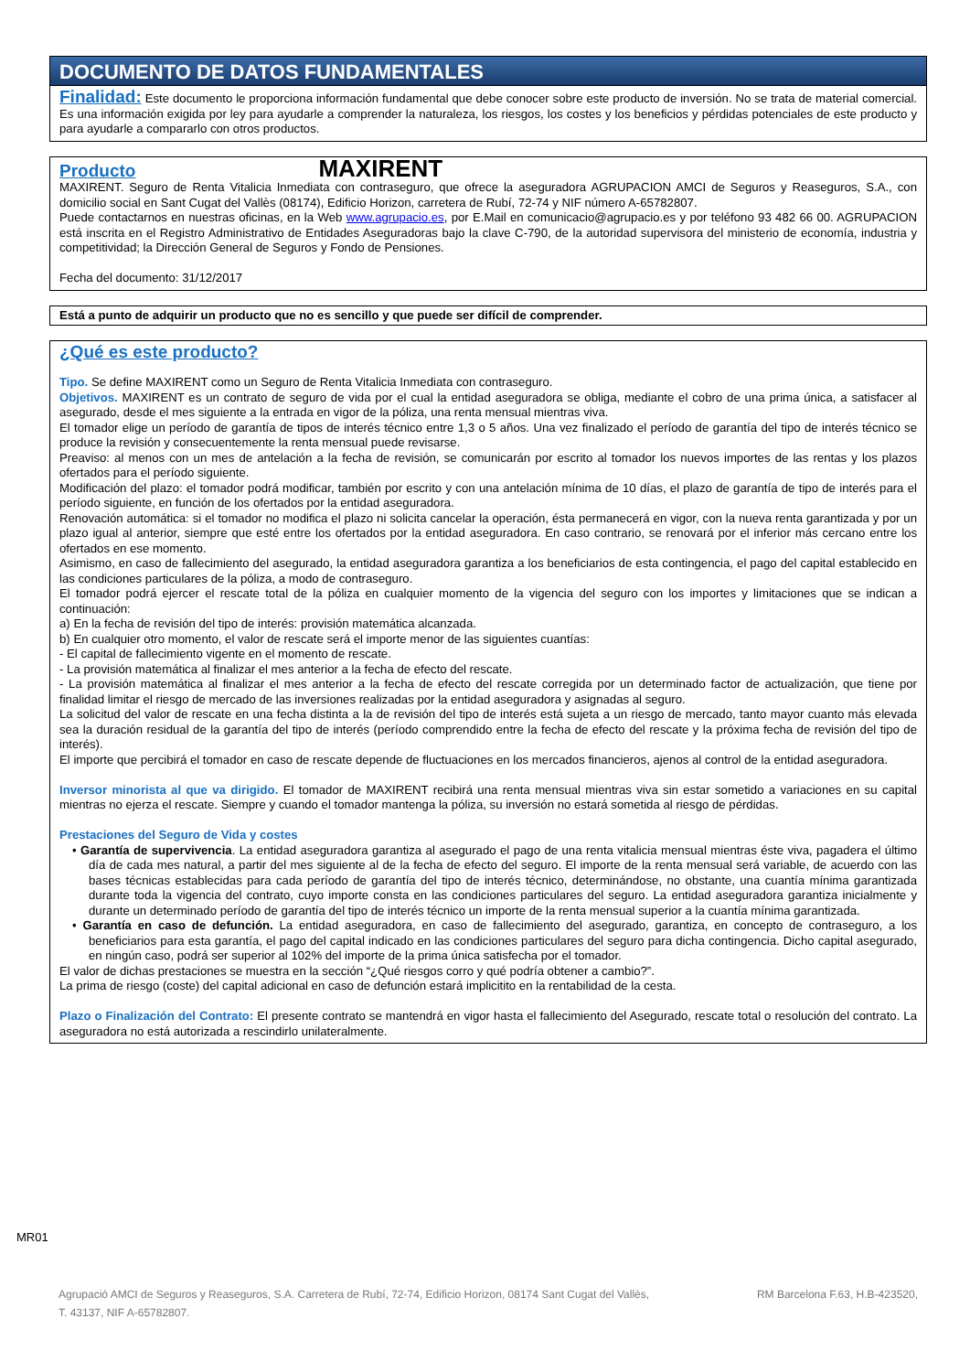DOCUMENTO DE DATOS FUNDAMENTALES
Finalidad: Este documento le proporciona información fundamental que debe conocer sobre este producto de inversión. No se trata de material comercial. Es una información exigida por ley para ayudarle a comprender la naturaleza, los riesgos, los costes y los beneficios y pérdidas potenciales de este producto y para ayudarle a compararlo con otros productos.
Producto MAXIRENT
MAXIRENT. Seguro de Renta Vitalicia Inmediata con contraseguro, que ofrece la aseguradora AGRUPACION AMCI de Seguros y Reaseguros, S.A., con domicilio social en Sant Cugat del Vallès (08174), Edificio Horizon, carretera de Rubí, 72-74 y NIF número A-65782807.
Puede contactarnos en nuestras oficinas, en la Web www.agrupacio.es, por E.Mail en comunicacio@agrupacio.es y por teléfono 93 482 66 00. AGRUPACION está inscrita en el Registro Administrativo de Entidades Aseguradoras bajo la clave C-790, de la autoridad supervisora del ministerio de economía, industria y competitividad; la Dirección General de Seguros y Fondo de Pensiones.
Fecha del documento: 31/12/2017
Está a punto de adquirir un producto que no es sencillo y que puede ser difícil de comprender.
¿Qué es este producto?
Tipo. Se define MAXIRENT como un Seguro de Renta Vitalicia Inmediata con contraseguro.
Objetivos. MAXIRENT es un contrato de seguro de vida por el cual la entidad aseguradora se obliga, mediante el cobro de una prima única, a satisfacer al asegurado, desde el mes siguiente a la entrada en vigor de la póliza, una renta mensual mientras viva.
El tomador elige un período de garantía de tipos de interés técnico entre 1,3 o 5 años. Una vez finalizado el período de garantía del tipo de interés técnico se produce la revisión y consecuentemente la renta mensual puede revisarse.
Preaviso: al menos con un mes de antelación a la fecha de revisión, se comunicarán por escrito al tomador los nuevos importes de las rentas y los plazos ofertados para el período siguiente.
Modificación del plazo: el tomador podrá modificar, también por escrito y con una antelación mínima de 10 días, el plazo de garantía de tipo de interés para el período siguiente, en función de los ofertados por la entidad aseguradora.
Renovación automática: si el tomador no modifica el plazo ni solicita cancelar la operación, ésta permanecerá en vigor, con la nueva renta garantizada y por un plazo igual al anterior, siempre que esté entre los ofertados por la entidad aseguradora. En caso contrario, se renovará por el inferior más cercano entre los ofertados en ese momento.
Asimismo, en caso de fallecimiento del asegurado, la entidad aseguradora garantiza a los beneficiarios de esta contingencia, el pago del capital establecido en las condiciones particulares de la póliza, a modo de contraseguro.
El tomador podrá ejercer el rescate total de la póliza en cualquier momento de la vigencia del seguro con los importes y limitaciones que se indican a continuación:
a) En la fecha de revisión del tipo de interés: provisión matemática alcanzada.
b) En cualquier otro momento, el valor de rescate será el importe menor de las siguientes cuantías:
- El capital de fallecimiento vigente en el momento de rescate.
- La provisión matemática al finalizar el mes anterior a la fecha de efecto del rescate.
- La provisión matemática al finalizar el mes anterior a la fecha de efecto del rescate corregida por un determinado factor de actualización, que tiene por finalidad limitar el riesgo de mercado de las inversiones realizadas por la entidad aseguradora y asignadas al seguro.
La solicitud del valor de rescate en una fecha distinta a la de revisión del tipo de interés está sujeta a un riesgo de mercado, tanto mayor cuanto más elevada sea la duración residual de la garantía del tipo de interés (período comprendido entre la fecha de efecto del rescate y la próxima fecha de revisión del tipo de interés).
El importe que percibirá el tomador en caso de rescate depende de fluctuaciones en los mercados financieros, ajenos al control de la entidad aseguradora.
Inversor minorista al que va dirigido. El tomador de MAXIRENT recibirá una renta mensual mientras viva sin estar sometido a variaciones en su capital mientras no ejerza el rescate. Siempre y cuando el tomador mantenga la póliza, su inversión no estará sometida al riesgo de pérdidas.
Prestaciones del Seguro de Vida y costes
• Garantía de supervivencia. La entidad aseguradora garantiza al asegurado el pago de una renta vitalicia mensual mientras éste viva, pagadera el último día de cada mes natural, a partir del mes siguiente al de la fecha de efecto del seguro. El importe de la renta mensual será variable, de acuerdo con las bases técnicas establecidas para cada período de garantía del tipo de interés técnico, determinándose, no obstante, una cuantía mínima garantizada durante toda la vigencia del contrato, cuyo importe consta en las condiciones particulares del seguro. La entidad aseguradora garantiza inicialmente y durante un determinado período de garantía del tipo de interés técnico un importe de la renta mensual superior a la cuantía mínima garantizada.
• Garantía en caso de defunción. La entidad aseguradora, en caso de fallecimiento del asegurado, garantiza, en concepto de contraseguro, a los beneficiarios para esta garantía, el pago del capital indicado en las condiciones particulares del seguro para dicha contingencia. Dicho capital asegurado, en ningún caso, podrá ser superior al 102% del importe de la prima única satisfecha por el tomador.
El valor de dichas prestaciones se muestra en la sección “¿Qué riesgos corro y qué podría obtener a cambio?”.
La prima de riesgo (coste) del capital adicional en caso de defunción estará implicitito en la rentabilidad de la cesta.
Plazo o Finalización del Contrato: El presente contrato se mantendrá en vigor hasta el fallecimiento del Asegurado, rescate total o resolución del contrato. La aseguradora no está autorizada a rescindirlo unilateralmente.
MR01
Agrupació AMCI de Seguros y Reaseguros, S.A. Carretera de Rubí, 72-74, Edificio Horizon, 08174 Sant Cugat del Vallès, RM Barcelona F.63, H.B-423520,
T. 43137, NIF A-65782807.